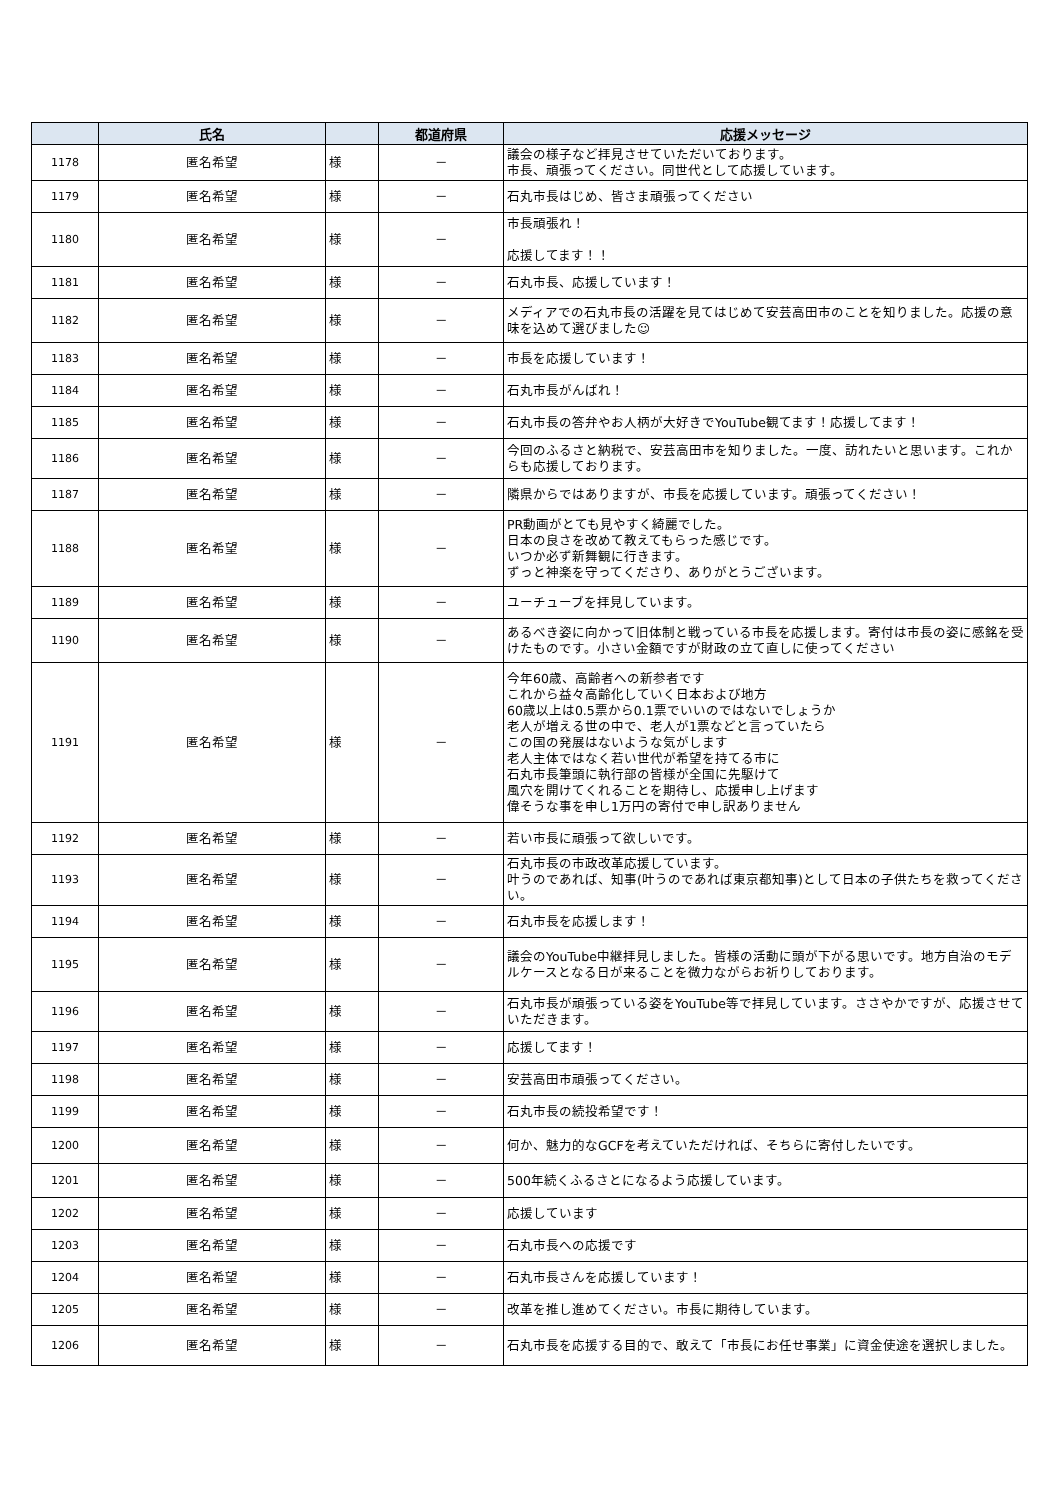| | 氏名 | | 都道府県 | 応援メッセージ |
| --- | --- | --- | --- | --- |
| 1178 | 匿名希望 | 様 | － | 議会の様子など拝見させていただいております。 市長、頑張ってください。同世代として応援しています。 |
| 1179 | 匿名希望 | 様 | － | 石丸市長はじめ、皆さま頑張ってください |
| 1180 | 匿名希望 | 様 | － | 市長頑張れ！ 応援してます！！ |
| 1181 | 匿名希望 | 様 | － | 石丸市長、応援しています！ |
| 1182 | 匿名希望 | 様 | － | メディアでの石丸市長の活躍を見てはじめて安芸高田市のことを知りました。応援の意味を込めて選びました☺ |
| 1183 | 匿名希望 | 様 | － | 市長を応援しています！ |
| 1184 | 匿名希望 | 様 | － | 石丸市長がんばれ！ |
| 1185 | 匿名希望 | 様 | － | 石丸市長の答弁やお人柄が大好きでYouTube観てます！応援してます！ |
| 1186 | 匿名希望 | 様 | － | 今回のふるさと納税で、安芸高田市を知りました。一度、訪れたいと思います。これからも応援しております。 |
| 1187 | 匿名希望 | 様 | － | 隣県からではありますが、市長を応援しています。頑張ってください！ |
| 1188 | 匿名希望 | 様 | － | PR動画がとても見やすく綺麗でした。 日本の良さを改めて教えてもらった感じです。 いつか必ず新舞観に行きます。 ずっと神楽を守ってくださり、ありがとうございます。 |
| 1189 | 匿名希望 | 様 | － | ユーチューブを拝見しています。 |
| 1190 | 匿名希望 | 様 | － | あるべき姿に向かって旧体制と戦っている市長を応援します。寄付は市長の姿に感銘を受けたものです。小さい金額ですが財政の立て直しに使ってください |
| 1191 | 匿名希望 | 様 | － | 今年60歳、高齢者への新参者です これから益々高齢化していく日本および地方 60歳以上は0.5票から0.1票でいいのではないでしょうか 老人が増える世の中で、老人が1票などと言っていたら この国の発展はないような気がします 老人主体ではなく若い世代が希望を持てる市に 石丸市長筆頭に執行部の皆様が全国に先駆けて 風穴を開けてくれることを期待し、応援申し上げます 偉そうな事を申し1万円の寄付で申し訳ありません |
| 1192 | 匿名希望 | 様 | － | 若い市長に頑張って欲しいです。 |
| 1193 | 匿名希望 | 様 | － | 石丸市長の市政改革応援しています。 叶うのであれば、知事(叶うのであれば東京都知事)として日本の子供たちを救ってください。 |
| 1194 | 匿名希望 | 様 | － | 石丸市長を応援します！ |
| 1195 | 匿名希望 | 様 | － | 議会のYouTube中継拝見しました。皆様の活動に頭が下がる思いです。地方自治のモデルケースとなる日が来ることを微力ながらお祈りしております。 |
| 1196 | 匿名希望 | 様 | － | 石丸市長が頑張っている姿をYouTube等で拝見しています。ささやかですが、応援させていただきます。 |
| 1197 | 匿名希望 | 様 | － | 応援してます！ |
| 1198 | 匿名希望 | 様 | － | 安芸高田市頑張ってください。 |
| 1199 | 匿名希望 | 様 | － | 石丸市長の続投希望です！ |
| 1200 | 匿名希望 | 様 | － | 何か、魅力的なGCFを考えていただければ、そちらに寄付したいです。 |
| 1201 | 匿名希望 | 様 | － | 500年続くふるさとになるよう応援しています。 |
| 1202 | 匿名希望 | 様 | － | 応援しています |
| 1203 | 匿名希望 | 様 | － | 石丸市長への応援です |
| 1204 | 匿名希望 | 様 | － | 石丸市長さんを応援しています！ |
| 1205 | 匿名希望 | 様 | － | 改革を推し進めてください。市長に期待しています。 |
| 1206 | 匿名希望 | 様 | － | 石丸市長を応援する目的で、敢えて「市長にお任せ事業」に資金使途を選択しました。 |